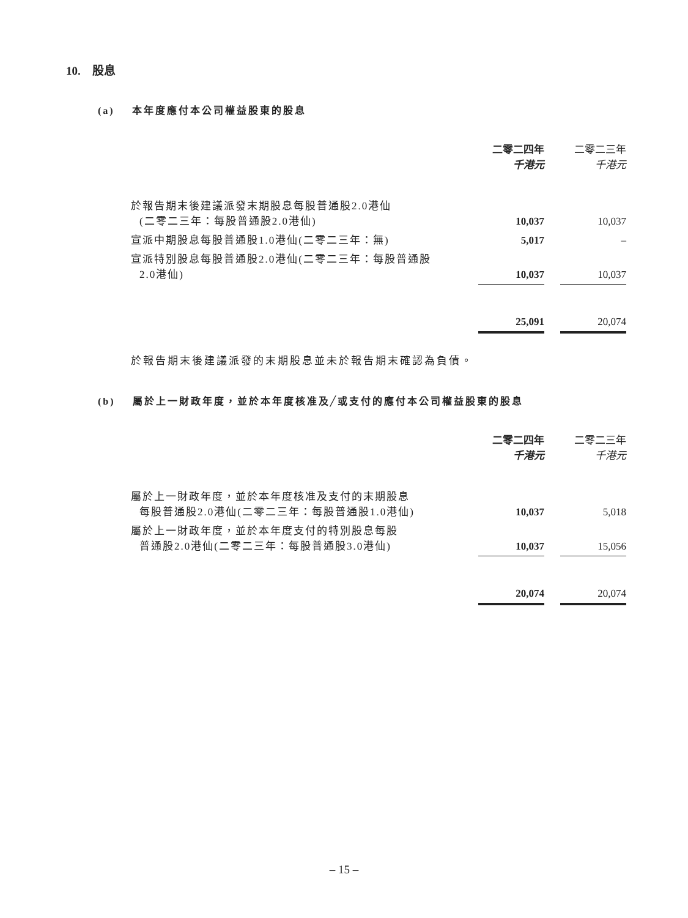10. 股息
(a) 本年度應付本公司權益股東的股息
| | 二零二四年 千港元 | | 二零二三年 千港元 |
| 於報告期末後建議派發末期股息每股普通股2.0港仙 (二零二三年：每股普通股2.0港仙) | 10,037 | | 10,037 |
| 宣派中期股息每股普通股1.0港仙(二零二三年：無) | 5,017 | | – |
| 宣派特別股息每股普通股2.0港仙(二零二三年：每股普通股 2.0港仙) | 10,037 | | 10,037 |
| | 25,091 | | 20,074 |
於報告期末後建議派發的末期股息並未於報告期末確認為負債。
(b) 屬於上一財政年度，並於本年度核准及╱或支付的應付本公司權益股東的股息
| | 二零二四年 千港元 | | 二零二三年 千港元 |
| 屬於上一財政年度，並於本年度核准及支付的末期股息 每股普通股2.0港仙(二零二三年：每股普通股1.0港仙) | 10,037 | | 5,018 |
| 屬於上一財政年度，並於本年度支付的特別股息每股 普通股2.0港仙(二零二三年：每股普通股3.0港仙) | 10,037 | | 15,056 |
| | 20,074 | | 20,074 |
– 15 –